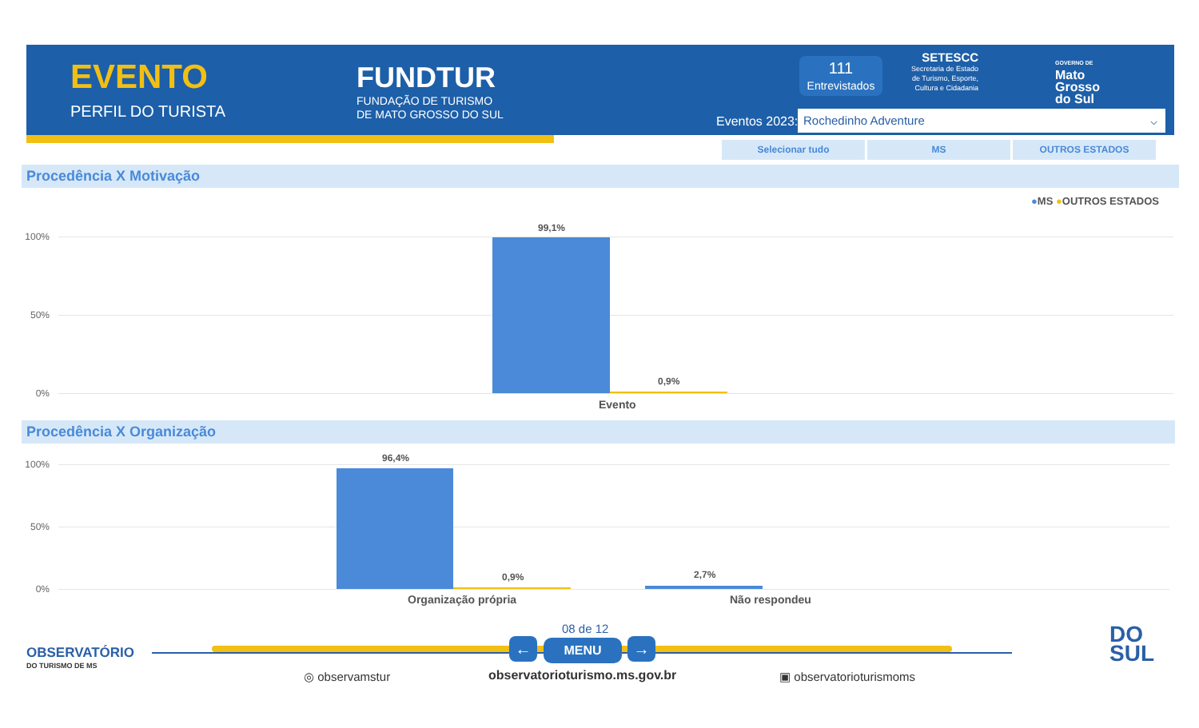EVENTO
PERFIL DO TURISTA
FUNDTUR
FUNDAÇÃO DE TURISMO
DE MATO GROSSO DO SUL
111
Entrevistados
SETESCC
Secretaria de Estado
de Turismo, Esporte,
Cultura e Cidadania
GOVERNO DE
Mato
Grosso
do Sul
Eventos 2023: Rochedinho Adventure ⌵
Selecionar tudo MS OUTROS ESTADOS
Procedência X Motivação
●MS ●OUTROS ESTADOS
100%
50%
0%
99,1%
0,9%
Evento
Procedência X Organização
100%
50%
0%
96,4%
0,9% 2,7%
Organização própria Não respondeu
OBSERVATÓRIO
DO TURISMO DE MS
08 de 12
← MENU →
◎ observamstur observatorioturismo.ms.gov.br ▣ observatorioturismoms
DO
SUL